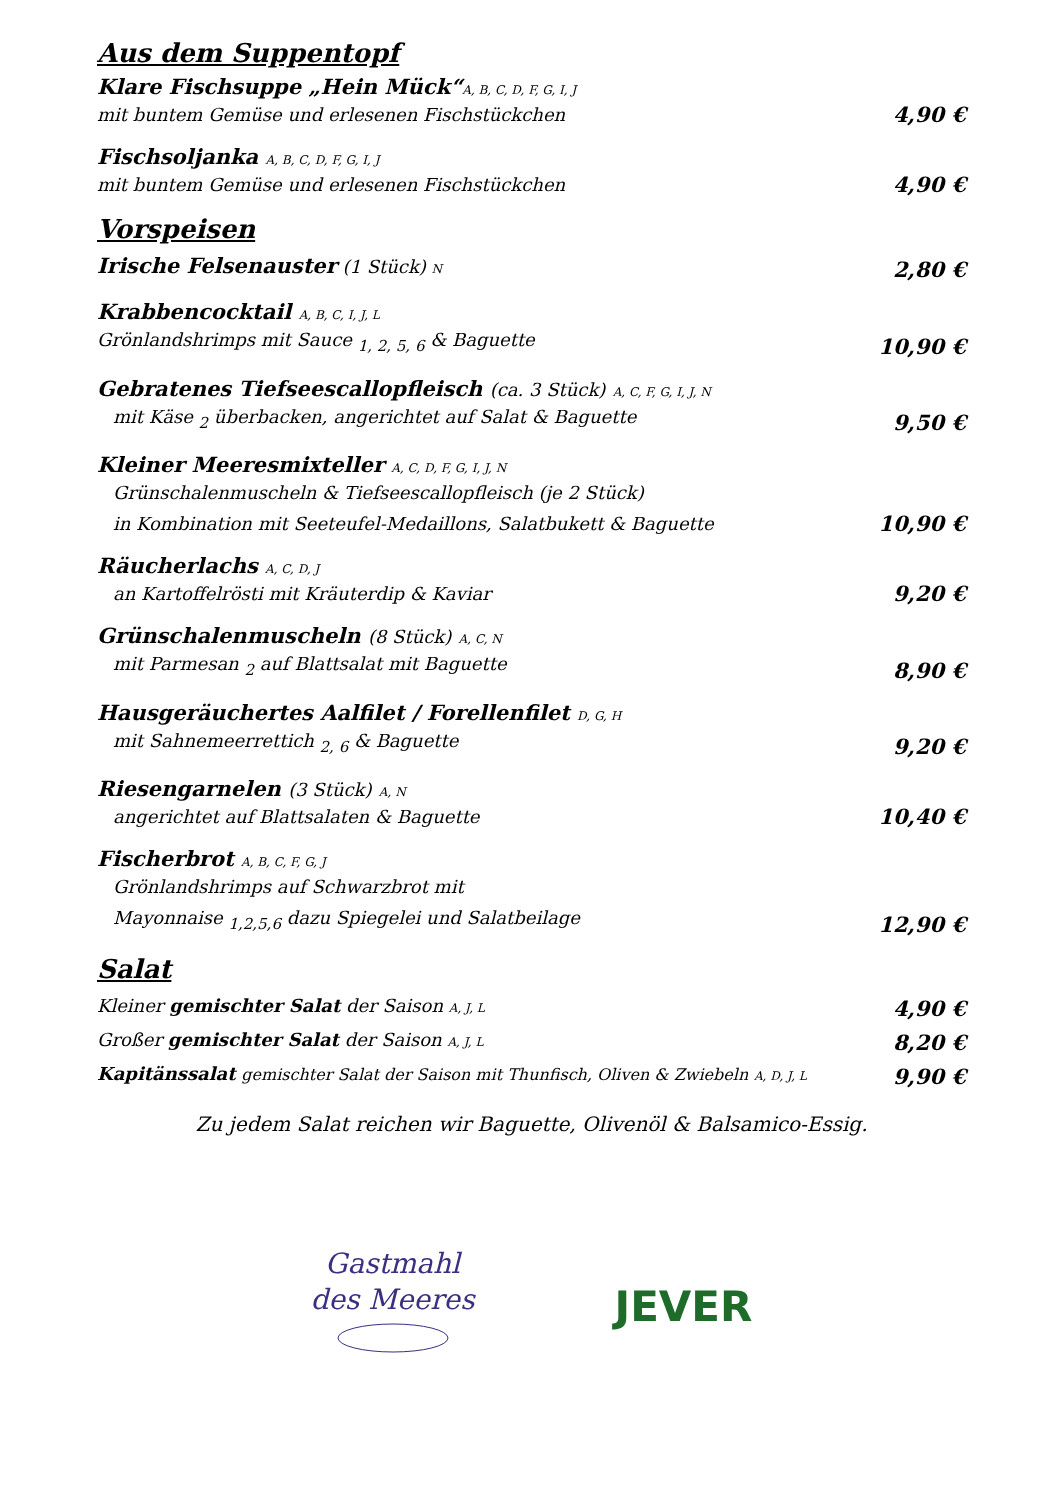Aus dem Suppentopf
Klare Fischsuppe „Hein Mück“A, B, C, D, F, G, I, J
mit buntem Gemüse und erlesenen Fischstückchen 4,90 €
Fischsoljanka A, B, C, D, F, G, I, J
mit buntem Gemüse und erlesenen Fischstückchen 4,90 €
Vorspeisen
Irische Felsenauster (1 Stück) N 2,80 €
Krabbencocktail A, B, C, I, J, L
Grönlandshrimps mit Sauce <sub>1, 2, 5, 6</sub> & Baguette 10,90 €
Gebratenes Tiefseescallopfleisch (ca. 3 Stück) A, C, F, G, I, J, N
mit Käse <sub>2</sub> überbacken, angerichtet auf Salat & Baguette 9,50 €
Kleiner Meeresmixteller A, C, D, F, G, I, J, N
Grünschalenmuscheln & Tiefseescallopfleisch (je 2 Stück)
in Kombination mit Seeteufel-Medaillons, Salatbukett & Baguette 10,90 €
Räucherlachs A, C, D, J
an Kartoffelrösti mit Kräuterdip & Kaviar 9,20 €
Grünschalenmuscheln (8 Stück) A, C, N
mit Parmesan <sub>2</sub> auf Blattsalat mit Baguette 8,90 €
Hausgeräuchertes Aalfilet / Forellenfilet D, G, H
mit Sahnemeerrettich <sub>2, 6</sub> & Baguette 9,20 €
Riesengarnelen (3 Stück) A, N
angerichtet auf Blattsalaten & Baguette 10,40 €
Fischerbrot A, B, C, F, G, J
Grönlandshrimps auf Schwarzbrot mit
Mayonnaise <sub>1,2,5,6</sub> dazu Spiegelei und Salatbeilage 12,90 €
Salat
Kleiner gemischter Salat der Saison A, J, L 4,90 €
Großer gemischter Salat der Saison A, J, L 8,20 €
Kapitänssalat gemischter Salat der Saison mit Thunfisch, Oliven & Zwiebeln A, D, J, L 9,90 €
Zu jedem Salat reichen wir Baguette, Olivenöl & Balsamico-Essig.
Gastmahl
des Meeres
JEVER